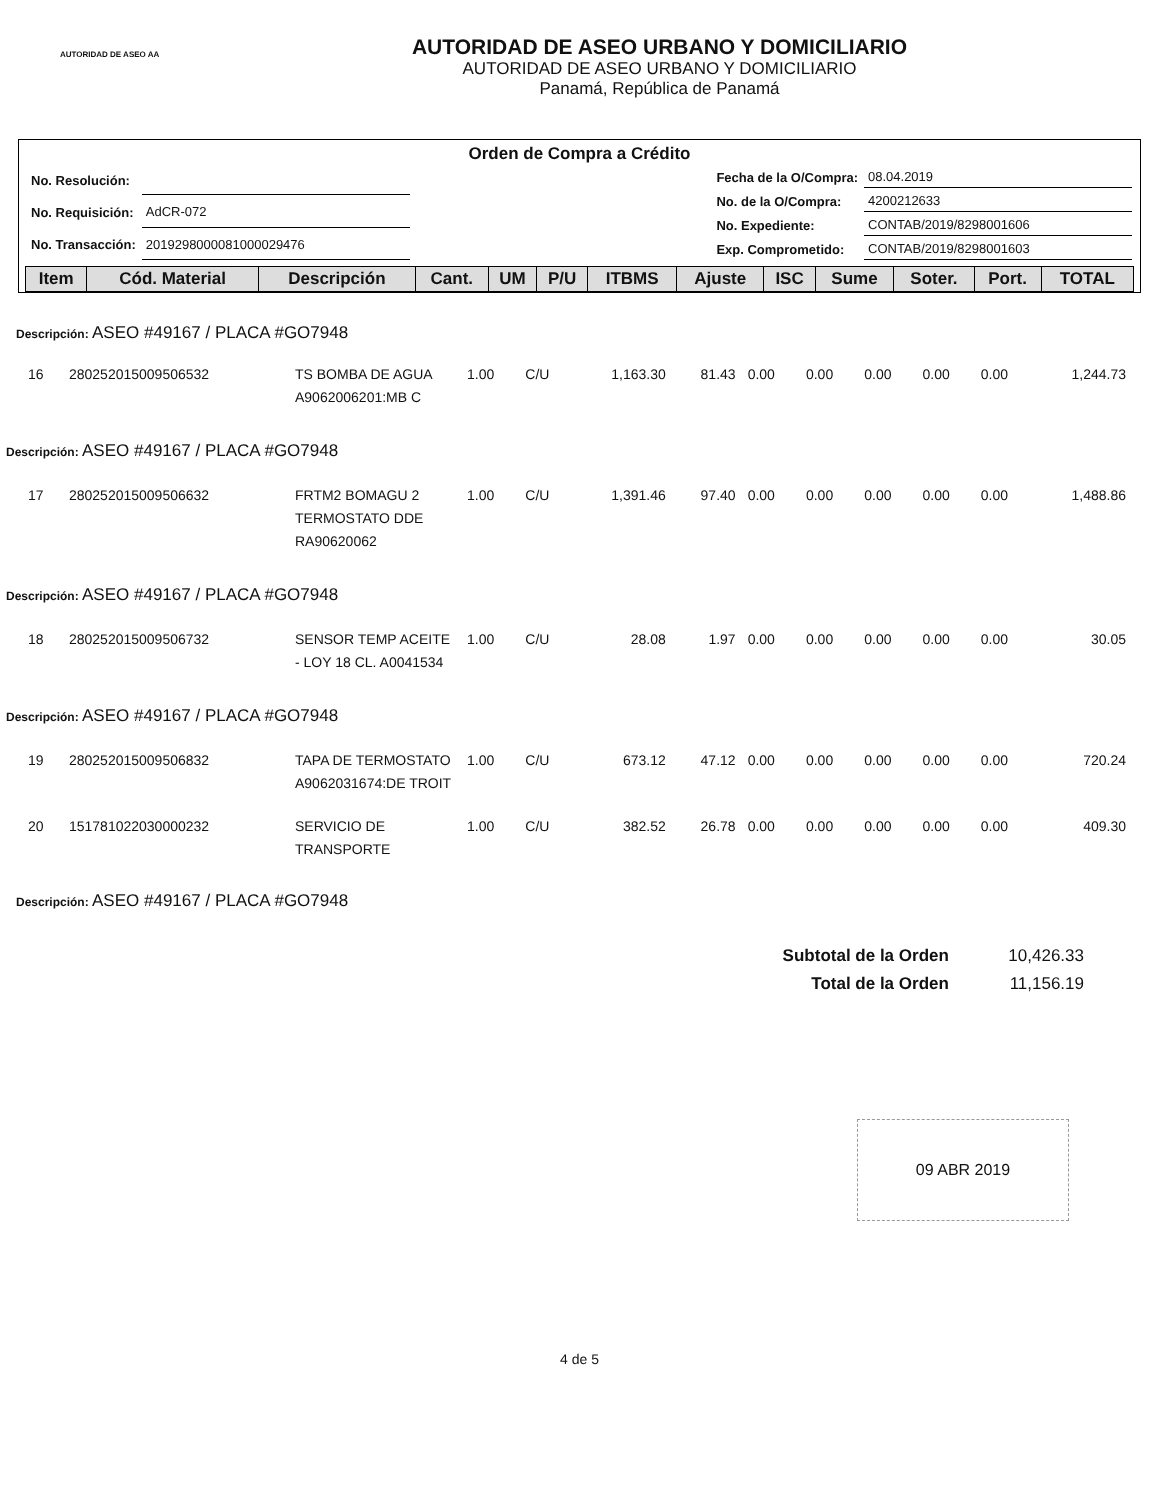AUTORIDAD DE ASEO AA
AUTORIDAD DE ASEO URBANO Y DOMICILIARIO
AUTORIDAD DE ASEO URBANO Y DOMICILIARIO
Panamá, República de Panamá
Orden de Compra a Crédito
| No. Resolución: | |
| No. Requisición: | AdCR-072 |
| No. Transacción: | 2019298000081000029476 |
| Fecha de la O/Compra: | 08.04.2019 |
| No. de la O/Compra: | 4200212633 |
| No. Expediente: | CONTAB/2019/8298001606 |
| Exp. Comprometido: | CONTAB/2019/8298001603 |
| Item | Cód. Material | Descripción | Cant. | UM | P/U | ITBMS | Ajuste | ISC | Sume | Soter. | Port. | TOTAL |
| --- | --- | --- | --- | --- | --- | --- | --- | --- | --- | --- | --- | --- |
Descripción: ASEO #49167 / PLACA #GO7948
| 16 | 280252015009506532 | TS BOMBA DE AGUA A9062006201:MB C | 1.00 | C/U | 1,163.30 | 81.43 | 0.00 | 0.00 | 0.00 | 0.00 | 0.00 | 1,244.73 |
| Descripción: ASEO #49167 / PLACA #GO7948 | | | | | | | | | | | | |
| 17 | 280252015009506632 | FRTM2 BOMAGU 2 TERMOSTATO DDE RA90620062 | 1.00 | C/U | 1,391.46 | 97.40 | 0.00 | 0.00 | 0.00 | 0.00 | 0.00 | 1,488.86 |
| Descripción: ASEO #49167 / PLACA #GO7948 | | | | | | | | | | | | |
| 18 | 280252015009506732 | SENSOR TEMP ACEITE - LOY 18 CL. A0041534 | 1.00 | C/U | 28.08 | 1.97 | 0.00 | 0.00 | 0.00 | 0.00 | 0.00 | 30.05 |
| Descripción: ASEO #49167 / PLACA #GO7948 | | | | | | | | | | | | |
| 19 | 280252015009506832 | TAPA DE TERMOSTATO A9062031674:DE TROIT | 1.00 | C/U | 673.12 | 47.12 | 0.00 | 0.00 | 0.00 | 0.00 | 0.00 | 720.24 |
| 20 | 151781022030000232 | SERVICIO DE TRANSPORTE | 1.00 | C/U | 382.52 | 26.78 | 0.00 | 0.00 | 0.00 | 0.00 | 0.00 | 409.30 |
Descripción: ASEO #49167 / PLACA #GO7948
| Subtotal de la Orden | 10,426.33 |
| Total de la Orden | 11,156.19 |
09 ABR 2019
4 de 5